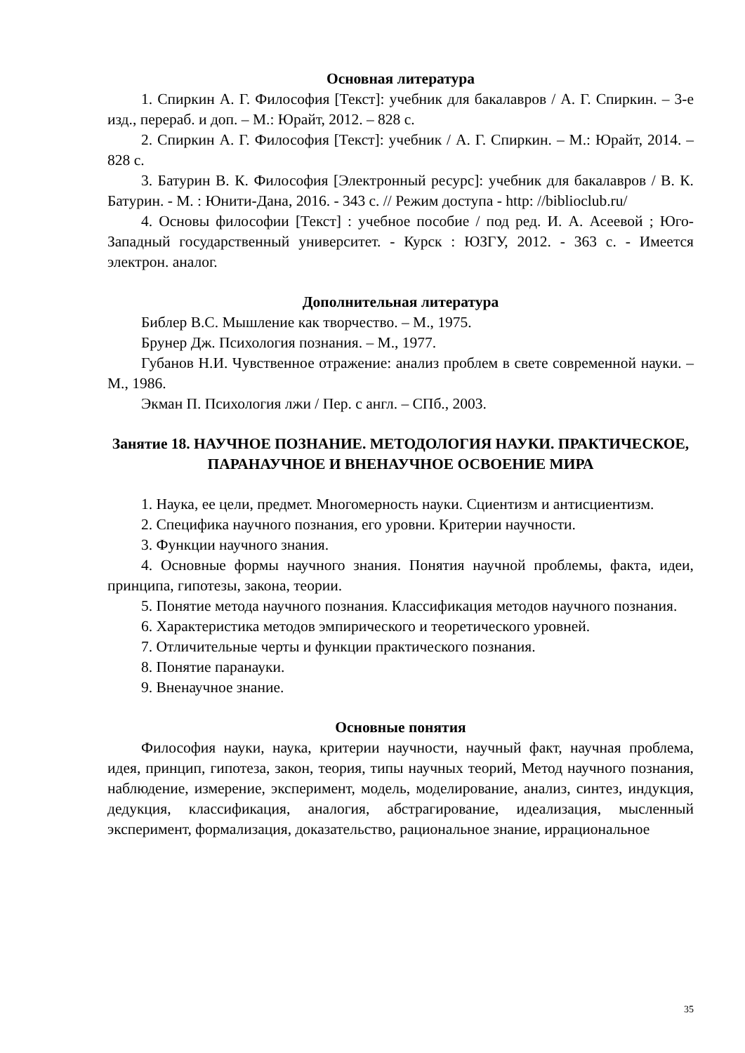Основная литература
1. Спиркин А. Г. Философия [Текст]: учебник для бакалавров / А. Г. Спиркин. – 3-е изд., перераб. и доп. – М.: Юрайт, 2012. – 828 с.
2. Спиркин А. Г. Философия [Текст]: учебник / А. Г. Спиркин. – М.: Юрайт, 2014. – 828 с.
3. Батурин В. К. Философия [Электронный ресурс]: учебник для бакалавров / В. К. Батурин. - М. : Юнити-Дана, 2016. - 343 с. // Режим доступа - http: //biblioclub.ru/
4. Основы философии [Текст] : учебное пособие / под ред. И. А. Асеевой ; Юго-Западный государственный университет. - Курск : ЮЗГУ, 2012. - 363 с. - Имеется электрон. аналог.
Дополнительная литература
Библер В.С. Мышление как творчество. – М., 1975.
Брунер Дж. Психология познания. – М., 1977.
Губанов Н.И. Чувственное отражение: анализ проблем в свете современной науки. – М., 1986.
Экман П. Психология лжи / Пер. с англ. – СПб., 2003.
Занятие 18. НАУЧНОЕ ПОЗНАНИЕ. МЕТОДОЛОГИЯ НАУКИ. ПРАКТИЧЕСКОЕ, ПАРАНАУЧНОЕ И ВНЕНАУЧНОЕ ОСВОЕНИЕ МИРА
1. Наука, ее цели, предмет. Многомерность науки. Сциентизм и антисциентизм.
2. Специфика научного познания, его уровни. Критерии научности.
3. Функции научного знания.
4. Основные формы научного знания. Понятия научной проблемы, факта, идеи, принципа, гипотезы, закона, теории.
5. Понятие метода научного познания. Классификация методов научного познания.
6. Характеристика методов эмпирического и теоретического уровней.
7. Отличительные черты и функции практического познания.
8. Понятие паранауки.
9. Вненаучное знание.
Основные понятия
Философия науки, наука, критерии научности, научный факт, научная проблема, идея, принцип, гипотеза, закон, теория, типы научных теорий, Метод научного познания, наблюдение, измерение, эксперимент, модель, моделирование, анализ, синтез, индукция, дедукция, классификация, аналогия, абстрагирование, идеализация, мысленный эксперимент, формализация, доказательство, рациональное знание, иррациональное
35